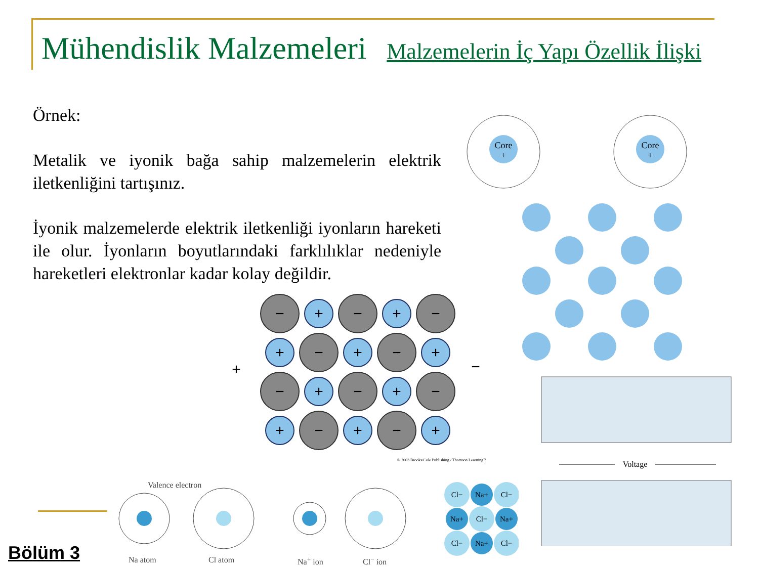Mühendislik Malzemeleri Malzemelerin İç Yapı Özellik İlişki
Örnek:
Metalik ve iyonik bağa sahip malzemelerin elektrik iletkenliğini tartışınız.
İyonik malzemelerde elektrik iletkenliği iyonların hareketi ile olur. İyonların boyutlarındaki farklılıklar nedeniyle hareketleri elektronlar kadar kolay değildir.
−
+
−
+
−
+
−
+
−
+
−
+
−
+
−
+
−
+
−
+
+
−
© 2003 Brooks/Cole Publishing / Thomson Learning™
Core
+
Core
+
Voltage
Valence electron
Na atom Cl atom Na<sup>+</sup> ion Cl<sup>−</sup> ion
Cl−
Na+
Cl−
Na+
Cl−
Na+
Cl−
Na+
Cl−
Bölüm 3